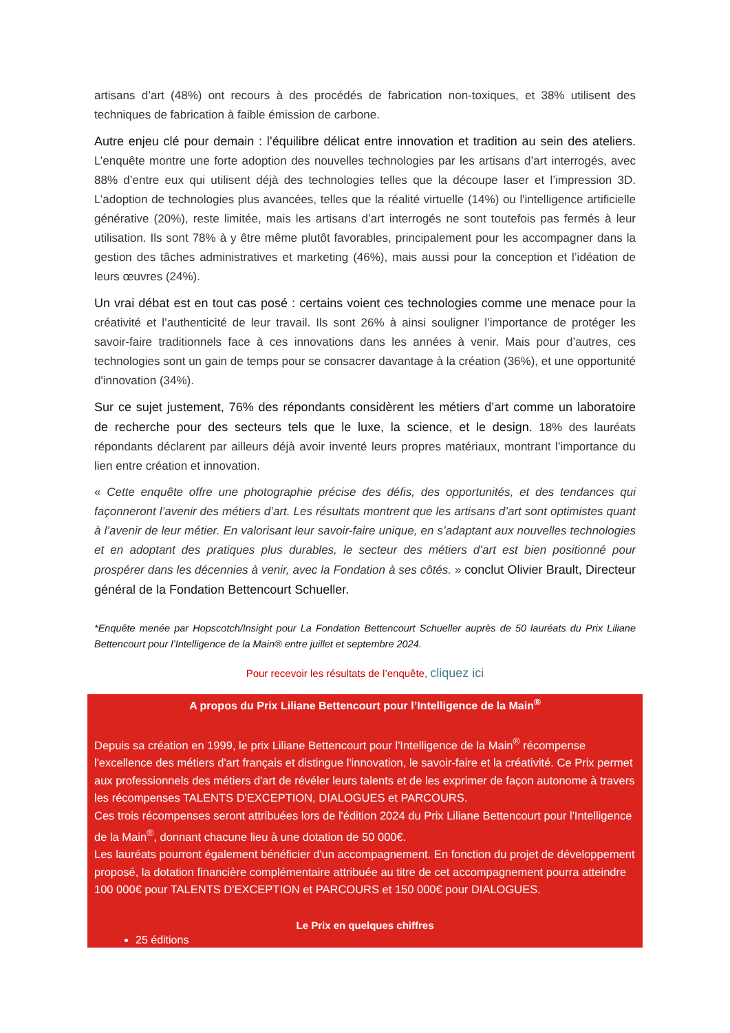artisans d’art (48%) ont recours à des procédés de fabrication non-toxiques, et 38% utilisent des techniques de fabrication à faible émission de carbone.
Autre enjeu clé pour demain : l’équilibre délicat entre innovation et tradition au sein des ateliers. L’enquête montre une forte adoption des nouvelles technologies par les artisans d’art interrogés, avec 88% d’entre eux qui utilisent déjà des technologies telles que la découpe laser et l’impression 3D. L’adoption de technologies plus avancées, telles que la réalité virtuelle (14%) ou l'intelligence artificielle générative (20%), reste limitée, mais les artisans d’art interrogés ne sont toutefois pas fermés à leur utilisation. Ils sont 78% à y être même plutôt favorables, principalement pour les accompagner dans la gestion des tâches administratives et marketing (46%), mais aussi pour la conception et l’idéation de leurs œuvres (24%).
Un vrai débat est en tout cas posé : certains voient ces technologies comme une menace pour la créativité et l’authenticité de leur travail. Ils sont 26% à ainsi souligner l’importance de protéger les savoir-faire traditionnels face à ces innovations dans les années à venir. Mais pour d’autres, ces technologies sont un gain de temps pour se consacrer davantage à la création (36%), et une opportunité d'innovation (34%).
Sur ce sujet justement, 76% des répondants considèrent les métiers d’art comme un laboratoire de recherche pour des secteurs tels que le luxe, la science, et le design. 18% des lauréats répondants déclarent par ailleurs déjà avoir inventé leurs propres matériaux, montrant l’importance du lien entre création et innovation.
« Cette enquête offre une photographie précise des défis, des opportunités, et des tendances qui façonneront l’avenir des métiers d’art. Les résultats montrent que les artisans d’art sont optimistes quant à l’avenir de leur métier. En valorisant leur savoir-faire unique, en s’adaptant aux nouvelles technologies et en adoptant des pratiques plus durables, le secteur des métiers d’art est bien positionné pour prospérer dans les décennies à venir, avec la Fondation à ses côtés. » conclut Olivier Brault, Directeur général de la Fondation Bettencourt Schueller.
*Enquête menée par Hopscotch/Insight pour La Fondation Bettencourt Schueller auprès de 50 lauréats du Prix Liliane Bettencourt pour l’Intelligence de la Main® entre juillet et septembre 2024.
Pour recevoir les résultats de l’enquête, cliquez ici
A propos du Prix Liliane Bettencourt pour l’Intelligence de la Main<sup>®</sup>
Depuis sa création en 1999, le prix Liliane Bettencourt pour l'Intelligence de la Main<sup>®</sup> récompense l'excellence des métiers d'art français et distingue l'innovation, le savoir-faire et la créativité. Ce Prix permet aux professionnels des métiers d'art de révéler leurs talents et de les exprimer de façon autonome à travers les récompenses TALENTS D'EXCEPTION, DIALOGUES et PARCOURS.
Ces trois récompenses seront attribuées lors de l'édition 2024 du Prix Liliane Bettencourt pour l'Intelligence de la Main<sup>®</sup>, donnant chacune lieu à une dotation de 50 000€.
Les lauréats pourront également bénéficier d'un accompagnement. En fonction du projet de développement proposé, la dotation financière complémentaire attribuée au titre de cet accompagnement pourra atteindre 100 000€ pour TALENTS D'EXCEPTION et PARCOURS et 150 000€ pour DIALOGUES.
Le Prix en quelques chiffres
25 éditions